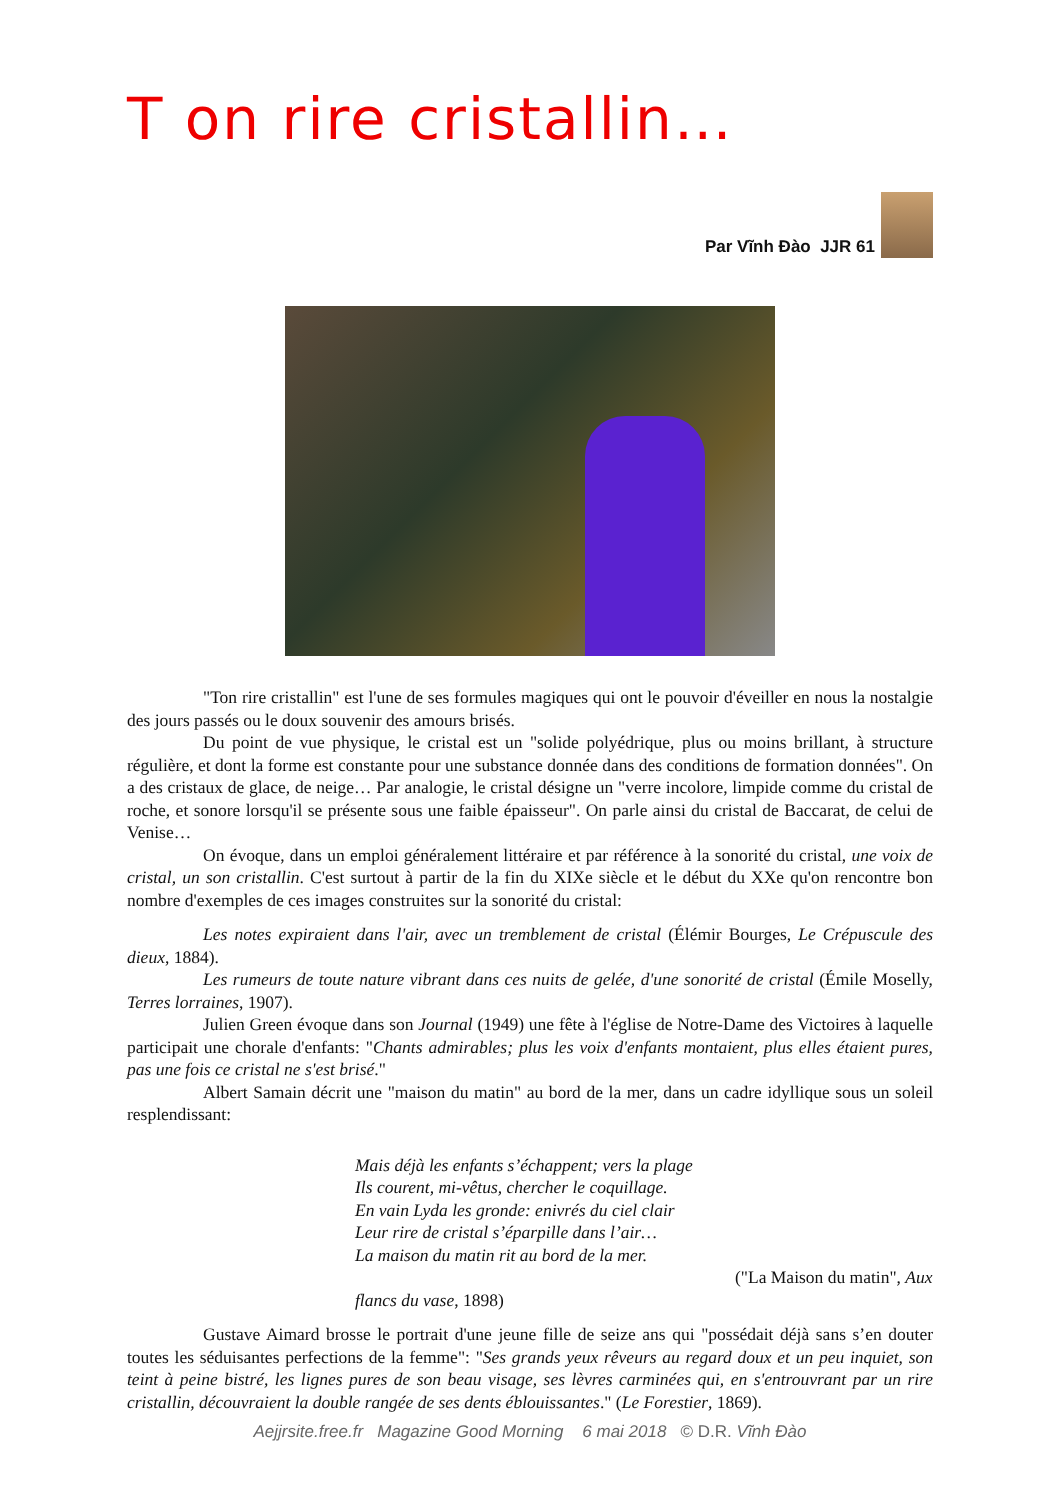T on rire cristallin…
Par Vĩnh Đào JJR 61
"Ton rire cristallin" est l'une de ses formules magiques qui ont le pouvoir d'éveiller en nous la nostalgie des jours passés ou le doux souvenir des amours brisés.
Du point de vue physique, le cristal est un "solide polyédrique, plus ou moins brillant, à structure régulière, et dont la forme est constante pour une substance donnée dans des conditions de formation données". On a des cristaux de glace, de neige… Par analogie, le cristal désigne un "verre incolore, limpide comme du cristal de roche, et sonore lorsqu'il se présente sous une faible épaisseur". On parle ainsi du cristal de Baccarat, de celui de Venise…
On évoque, dans un emploi généralement littéraire et par référence à la sonorité du cristal, une voix de cristal, un son cristallin. C'est surtout à partir de la fin du XIXe siècle et le début du XXe qu'on rencontre bon nombre d'exemples de ces images construites sur la sonorité du cristal:
Les notes expiraient dans l'air, avec un tremblement de cristal (Élémir Bourges, Le Crépuscule des dieux, 1884).
Les rumeurs de toute nature vibrant dans ces nuits de gelée, d'une sonorité de cristal (Émile Moselly, Terres lorraines, 1907).
Julien Green évoque dans son Journal (1949) une fête à l'église de Notre-Dame des Victoires à laquelle participait une chorale d'enfants: "Chants admirables; plus les voix d'enfants montaient, plus elles étaient pures, pas une fois ce cristal ne s'est brisé."
Albert Samain décrit une "maison du matin" au bord de la mer, dans un cadre idyllique sous un soleil resplendissant:
Mais déjà les enfants s’échappent; vers la plage
Ils courent, mi-vêtus, chercher le coquillage.
En vain Lyda les gronde: enivrés du ciel clair
Leur rire de cristal s’éparpille dans l’air…
La maison du matin rit au bord de la mer.
("La Maison du matin", Aux flancs du vase, 1898)
Gustave Aimard brosse le portrait d'une jeune fille de seize ans qui "possédait déjà sans s’en douter toutes les séduisantes perfections de la femme": "Ses grands yeux rêveurs au regard doux et un peu inquiet, son teint à peine bistré, les lignes pures de son beau visage, ses lèvres carminées qui, en s'entrouvrant par un rire cristallin, découvraient la double rangée de ses dents éblouissantes." (Le Forestier, 1869).
Aejjrsite.free.fr Magazine Good Morning 6 mai 2018 © D.R. Vĩnh Đào